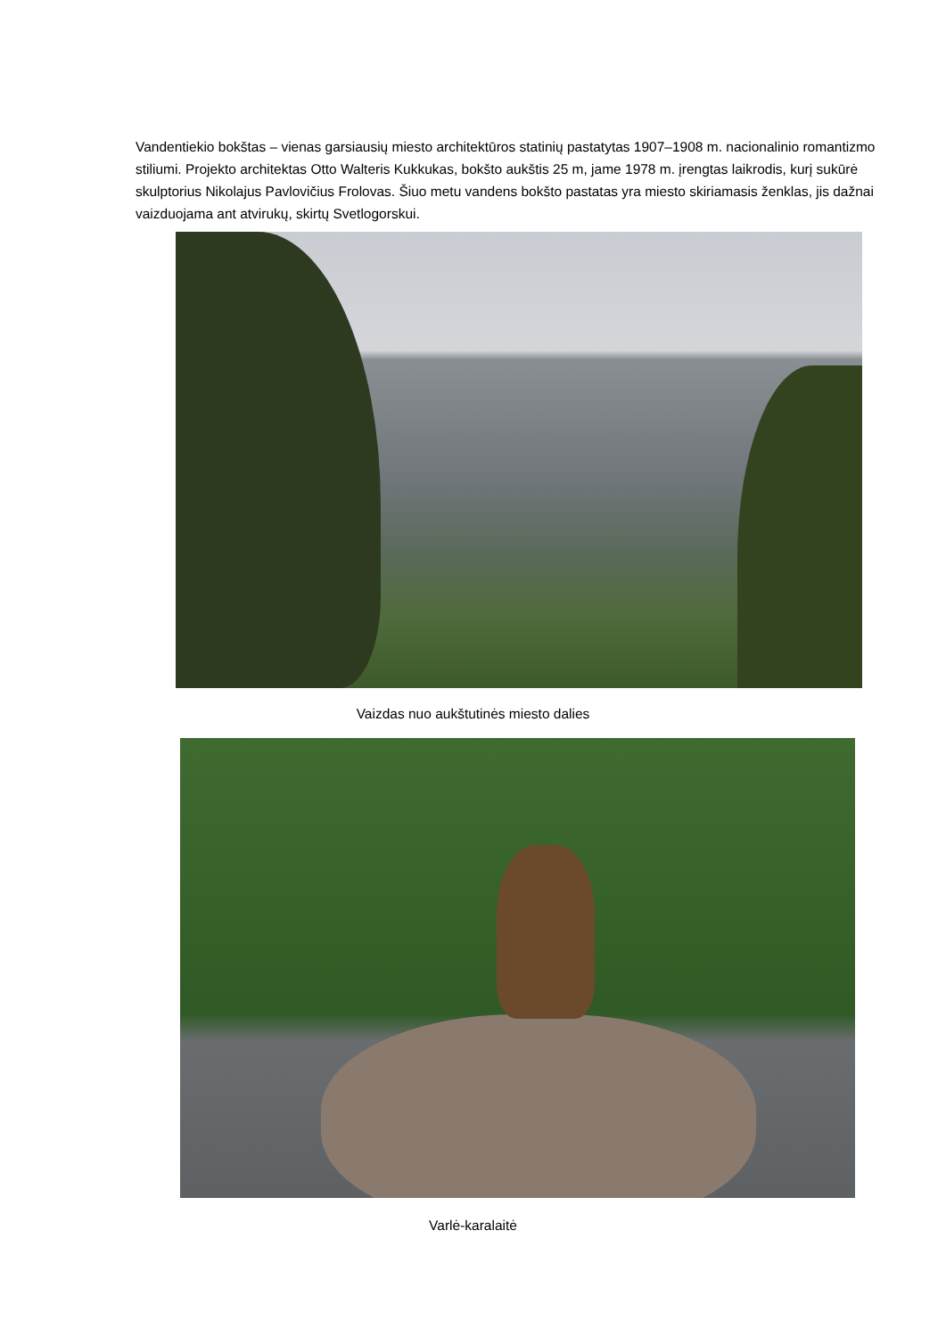Vandentiekio bokštas – vienas garsiausių miesto architektūros statinių pastatytas 1907–1908 m. nacionalinio romantizmo stiliumi. Projekto architektas Otto Walteris Kukkukas, bokšto aukštis 25 m, jame 1978 m. įrengtas laikrodis, kurį sukūrė skulptorius Nikolajus Pavlovičius Frolovas. Šiuo metu vandens bokšto pastatas yra miesto skiriamasis ženklas, jis dažnai vaizduojama ant atvirukų, skirtų Svetlogorskui.
Vaizdas nuo aukštutinės miesto dalies
Varlė-karalaitė